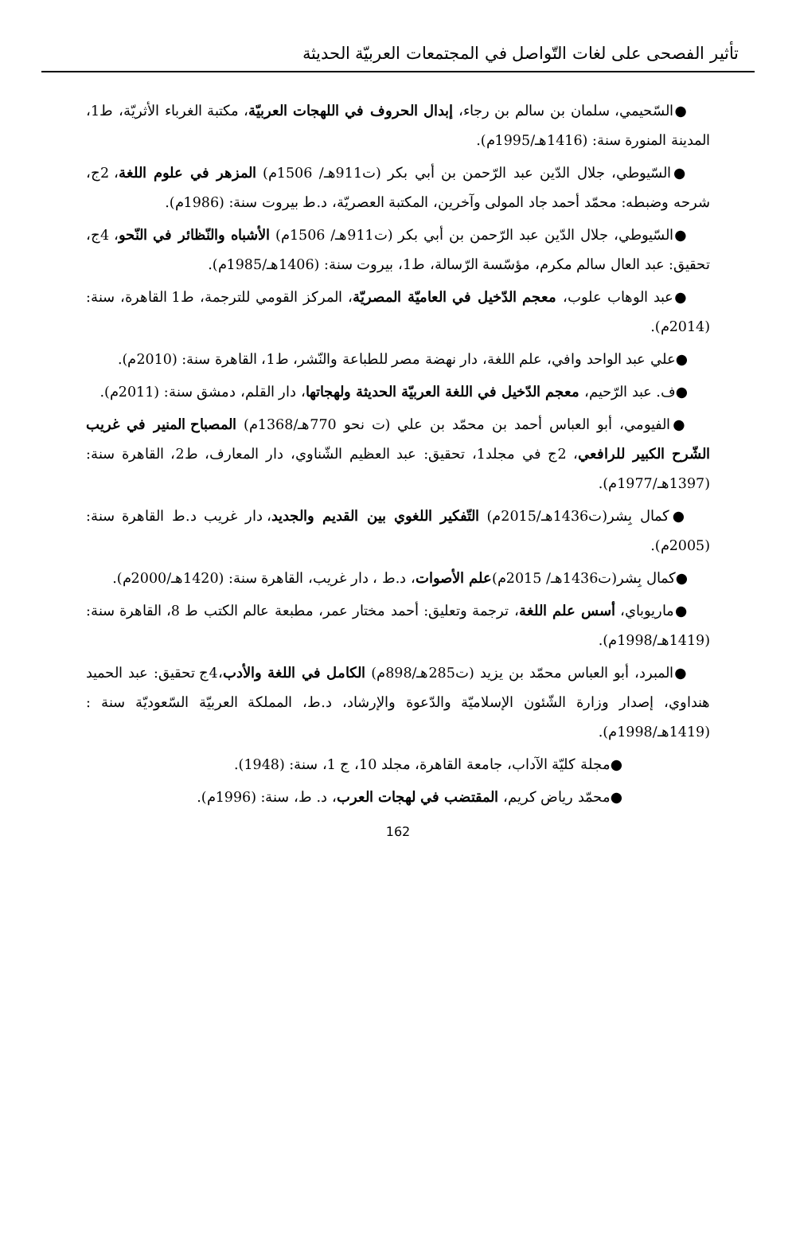تأثير الفصحى على لغات التّواصل في المجتمعات العربيّة الحديثة
●السّحيمي، سلمان بن سالم بن رجاء، إبدال الحروف في اللهجات العربيّة، مكتبة الغرباء الأثريّة، ط1، المدينة المنورة سنة: (1416هـ/1995م).
●السّيوطي، جلال الدّين عبد الرّحمن بن أبي بكر (ت911هـ/ 1506م) المزهر في علوم اللغة، 2ج، شرحه وضبطه: محمّد أحمد جاد المولى وآخرين، المكتبة العصريّة، د.ط بيروت سنة: (1986م).
●السّيوطي، جلال الدّين عبد الرّحمن بن أبي بكر (ت911هـ/ 1506م) الأشباه والنّظائر في النّحو، 4ج، تحقيق: عبد العال سالم مكرم، مؤسّسة الرّسالة، ط1، بيروت سنة: (1406هـ/1985م).
●عبد الوهاب علوب، معجم الدّخيل في العاميّة المصريّة، المركز القومي للترجمة، ط1 القاهرة، سنة: (2014م).
●علي عبد الواحد وافي، علم اللغة، دار نهضة مصر للطباعة والنّشر، ط1، القاهرة سنة: (2010م).
●ف. عبد الرّحيم، معجم الدّخيل في اللغة العربيّة الحديثة ولهجاتها، دار القلم، دمشق سنة: (2011م).
●الفيومي، أبو العباس أحمد بن محمّد بن علي (ت نحو 770هـ/1368م) المصباح المنير في غريب الشّرح الكبير للرافعي، 2ج في مجلد1، تحقيق: عبد العظيم الشّناوي، دار المعارف، ط2، القاهرة سنة: (1397هـ/1977م).
●كمال بِشر(ت1436هـ/2015م) التّفكير اللغوي بين القديم والجديد، دار غريب د.ط القاهرة سنة: (2005م).
●كمال بِشر(ت1436هـ/ 2015م)علم الأصوات، د.ط ، دار غريب، القاهرة سنة: (1420هـ/2000م).
●ماريوباي، أسس علم اللغة، ترجمة وتعليق: أحمد مختار عمر، مطبعة عالم الكتب ط 8، القاهرة سنة: (1419هـ/1998م).
●المبرد، أبو العباس محمّد بن يزيد (ت285هـ/898م) الكامل في اللغة والأدب،4ج تحقيق: عبد الحميد هنداوي، إصدار وزارة الشّئون الإسلاميّة والدّعوة والإرشاد، د.ط، المملكة العربيّة السّعوديّة سنة :(1419هـ/1998م).
●مجلة كليّة الآداب، جامعة القاهرة، مجلد 10، ج 1، سنة: (1948).
●محمّد رياض كريم، المقتضب في لهجات العرب، د. ط، سنة: (1996م).
162